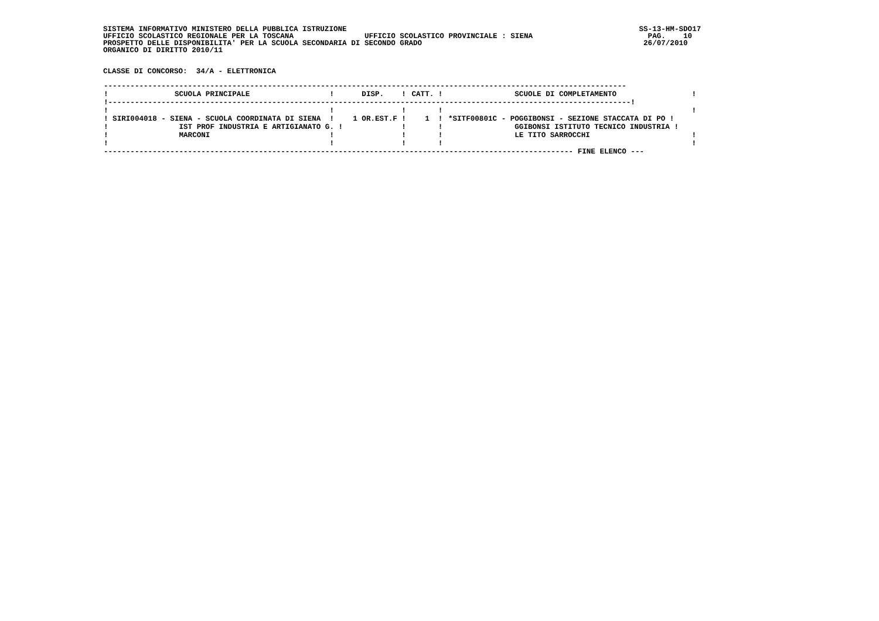SISTEMA INFORMATIVO MINISTERO DELLA PUBBLICA ISTRUZIONE                                                                  SS-13-HM-SDO17
UFFICIO SCOLASTICO REGIONALE PER LA TOSCANA                UFFICIO SCOLASTICO PROVINCIALE : SIENA                          PAG.    10
PROSPETTO DELLE DISPONIBILITA' PER LA SCUOLA SECONDARIA DI SECONDO GRADO                                                  26/07/2010
ORGANICO DI DIRITTO 2010/11


CLASSE DI CONCORSO:  34/A - ELETTRONICA
| ---------------------------------------------------------------------------------------------------------------------- | | | |
| ! SCUOLA PRINCIPALE ! | DISP. ! | CATT. ! | SCUOLE DI COMPLETAMENTO ! |
| !----------------------------------------------------------------------------------------------------------------------! | | | |
| ! ! | ! | ! | ! |
| ! SIRI004018 - SIENA - SCUOLA COORDINATA DI SIENA ! | 1 OR.EST.F ! | 1 ! | *SITF00801C - POGGIBONSI - SEZIONE STACCATA DI PO ! |
| ! IST PROF INDUSTRIA E ARTIGIANATO G. ! | ! | ! | GGIBONSI ISTITUTO TECNICO INDUSTRIA ! |
| ! MARCONI ! | ! | ! | LE TITO SARROCCHI ! |
| ! ! | ! | ! | ! |
| ---------------------------------------------------------------------------------------------------------- FINE ELENCO --- | | | |